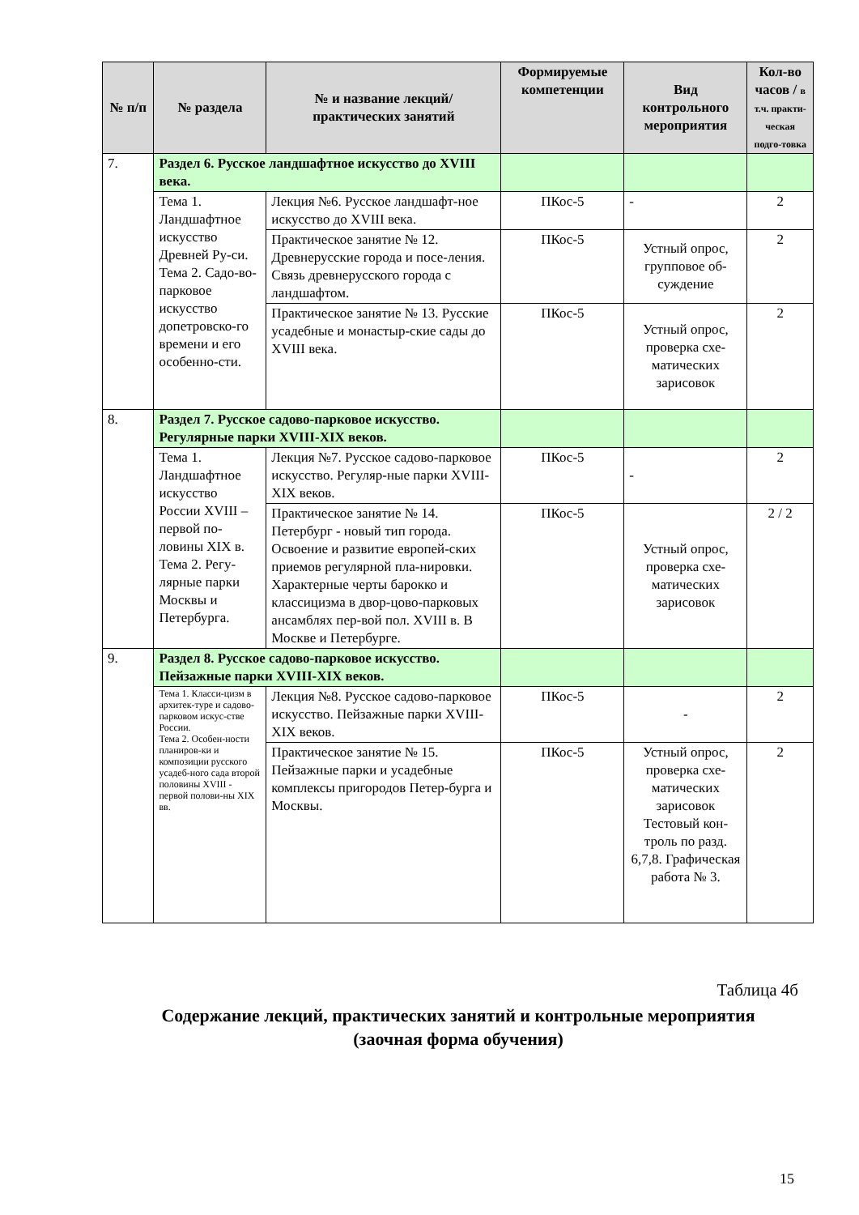| № п/п | № раздела | № и название лекций/ практических занятий | Формируемые компетенции | Вид контрольного мероприятия | Кол-во часов / в т.ч. практи-ческая подго-товка |
| --- | --- | --- | --- | --- | --- |
| 7. | Раздел 6. Русское ландшафтное искусство до XVIII века. | | | | |
| | Тема 1. Ландшафтное искусство Древней Ру-си. Тема 2. Садо-во-парковое искусство допетровско-го времени и его особенно-сти. | Лекция №6. Русское ландшафт-ное искусство до XVIII века. | ПКос-5 | - | 2 |
| | | Практическое занятие № 12. Древнерусские города и посе-ления. Связь древнерусского города с ландшафтом. | ПКос-5 | Устный опрос, групповое об-суждение | 2 |
| | | Практическое занятие № 13. Русские усадебные и монастыр-ские сады до XVIII века. | ПКос-5 | Устный опрос, проверка схе-матических зарисовок | 2 |
| 8. | Раздел 7. Русское садово-парковое искусство. Регулярные парки XVIII-XIX веков. | | | | |
| | Тема 1. Ландшафтное искусство России XVIII – первой по-ловины XIX в. Тема 2. Регу-лярные парки Москвы и Петербурга. | Лекция №7. Русское садово-парковое искусство. Регуляр-ные парки XVIII-XIX веков. | ПКос-5 | - | 2 |
| | | Практическое занятие № 14. Петербург - новый тип города. Освоение и развитие европей-ских приемов регулярной пла-нировки. Характерные черты барокко и классицизма в двор-цово-парковых ансамблях пер-вой пол. XVIII в. В Москве и Петербурге. | ПКос-5 | Устный опрос, проверка схе-матических зарисовок | 2 / 2 |
| 9. | Раздел 8. Русское садово-парковое искусство. Пейзажные парки XVIII-XIX веков. | | | | |
| | Тема 1. Класси-цизм в архитек-туре и садово-парковом искус-стве России. Тема 2. Особен-ности планиров-ки и композиции русского усадеб-ного сада второй половины XVIII - первой полови-ны XIX вв. | Лекция №8. Русское садово-парковое искусство. Пейзажные парки XVIII-XIX веков. | ПКос-5 | - | 2 |
| | | Практическое занятие № 15. Пейзажные парки и усадебные комплексы пригородов Петер-бурга и Москвы. | ПКос-5 | Устный опрос, проверка схе-матических зарисовок Тестовый кон-троль по разд. 6,7,8. Графическая работа № 3. | 2 |
Таблица 4б
Содержание лекций, практических занятий и контрольные мероприятия
(заочная форма обучения)
15